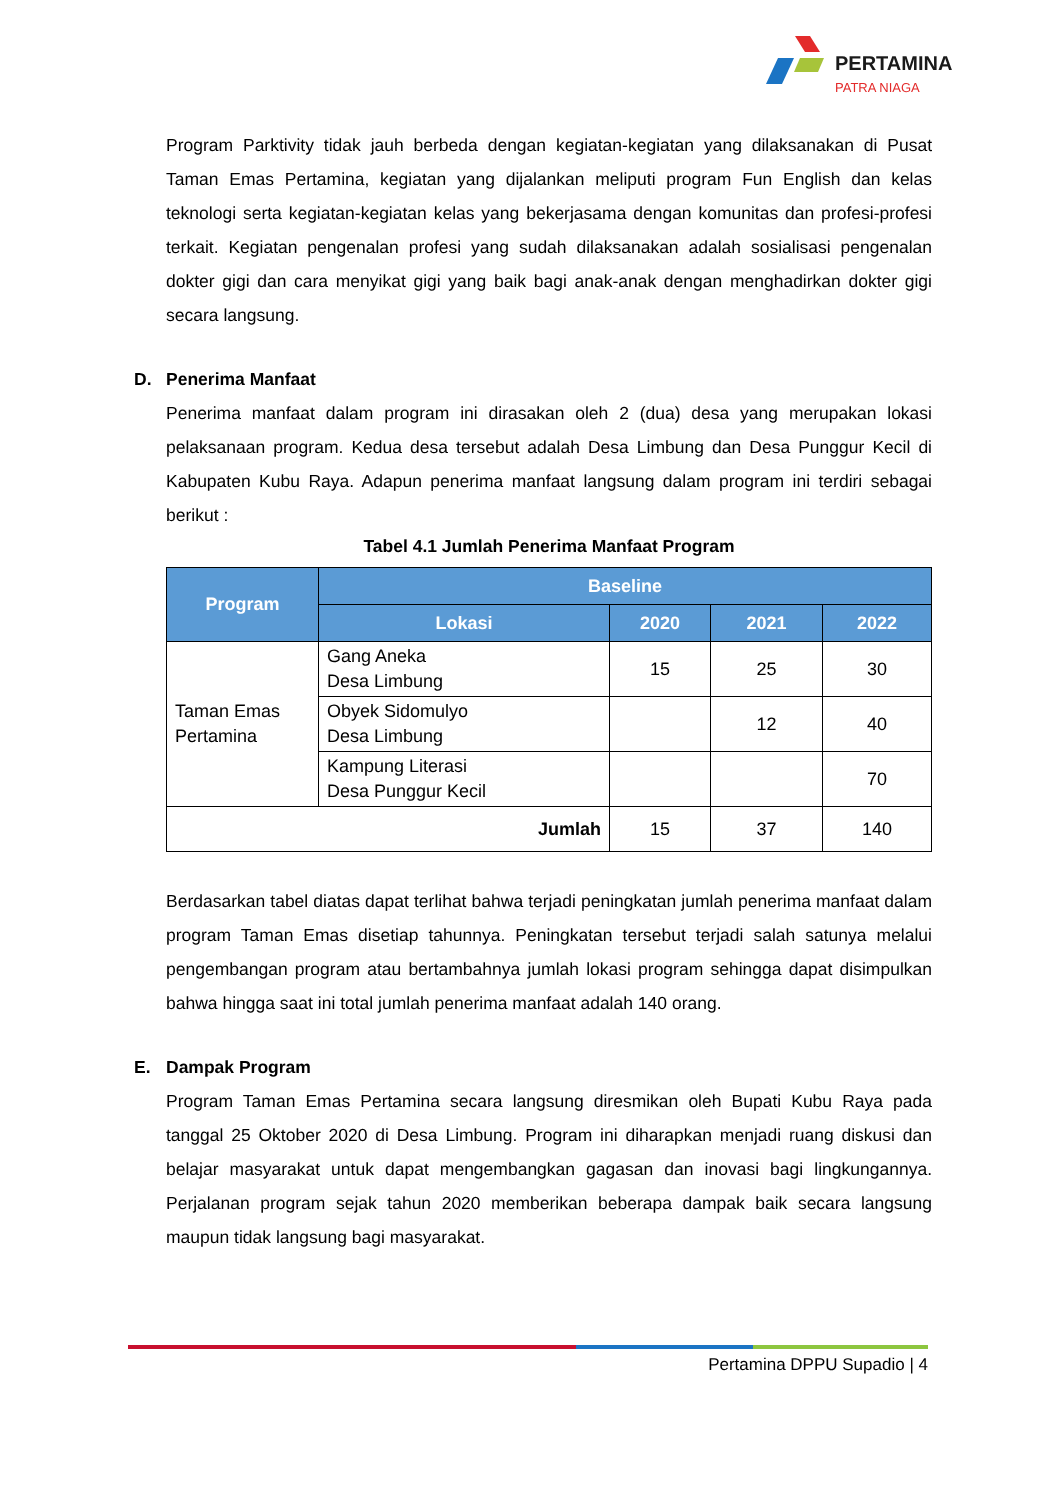PERTAMINA
PATRA NIAGA
Program Parktivity tidak jauh berbeda dengan kegiatan-kegiatan yang dilaksanakan di Pusat Taman Emas Pertamina, kegiatan yang dijalankan meliputi program Fun English dan kelas teknologi serta kegiatan-kegiatan kelas yang bekerjasama dengan komunitas dan profesi-profesi terkait. Kegiatan pengenalan profesi yang sudah dilaksanakan adalah sosialisasi pengenalan dokter gigi dan cara menyikat gigi yang baik bagi anak-anak dengan menghadirkan dokter gigi secara langsung.
D. Penerima Manfaat
Penerima manfaat dalam program ini dirasakan oleh 2 (dua) desa yang merupakan lokasi pelaksanaan program. Kedua desa tersebut adalah Desa Limbung dan Desa Punggur Kecil di Kabupaten Kubu Raya. Adapun penerima manfaat langsung dalam program ini terdiri sebagai berikut :
Tabel 4.1 Jumlah Penerima Manfaat Program
| Program | Baseline | | | |
| --- | --- | --- | --- | --- |
| | Lokasi | 2020 | 2021 | 2022 |
| Taman Emas Pertamina | Gang Aneka Desa Limbung | 15 | 25 | 30 |
| | Obyek Sidomulyo Desa Limbung | | 12 | 40 |
| | Kampung Literasi Desa Punggur Kecil | | | 70 |
| Jumlah | | 15 | 37 | 140 |
Berdasarkan tabel diatas dapat terlihat bahwa terjadi peningkatan jumlah penerima manfaat dalam program Taman Emas disetiap tahunnya. Peningkatan tersebut terjadi salah satunya melalui pengembangan program atau bertambahnya jumlah lokasi program sehingga dapat disimpulkan bahwa hingga saat ini total jumlah penerima manfaat adalah 140 orang.
E. Dampak Program
Program Taman Emas Pertamina secara langsung diresmikan oleh Bupati Kubu Raya pada tanggal 25 Oktober 2020 di Desa Limbung. Program ini diharapkan menjadi ruang diskusi dan belajar masyarakat untuk dapat mengembangkan gagasan dan inovasi bagi lingkungannya. Perjalanan program sejak tahun 2020 memberikan beberapa dampak baik secara langsung maupun tidak langsung bagi masyarakat.
Pertamina DPPU Supadio | 4